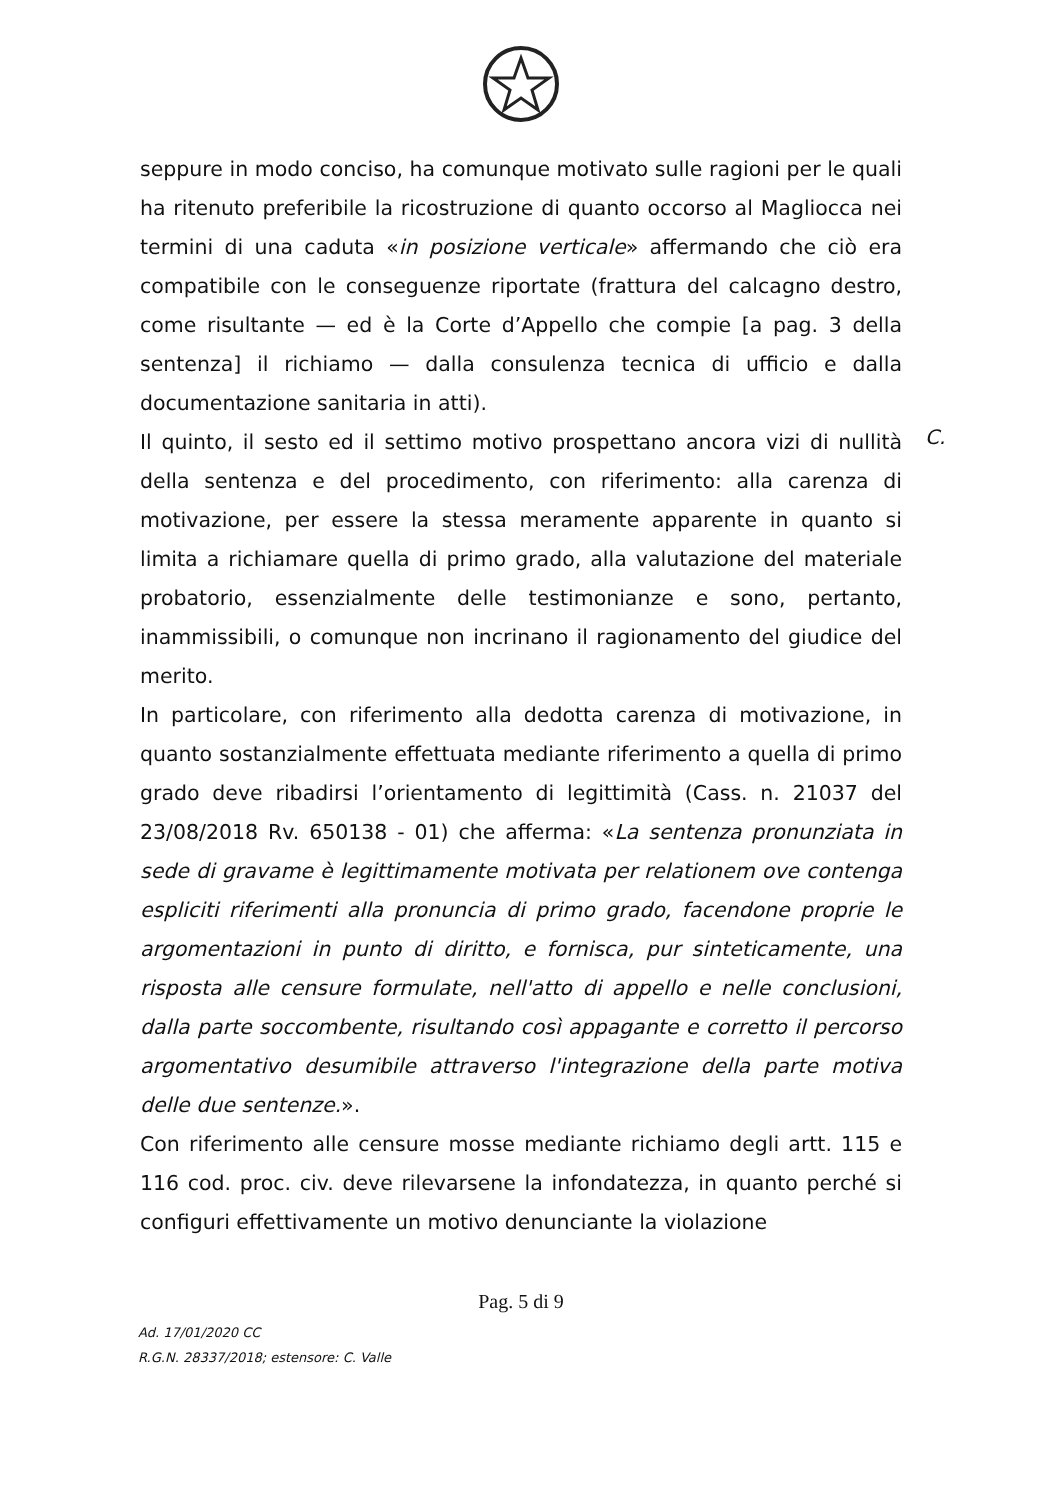seppure in modo conciso, ha comunque motivato sulle ragioni per le quali ha ritenuto preferibile la ricostruzione di quanto occorso al Magliocca nei termini di una caduta «in posizione verticale» affermando che ciò era compatibile con le conseguenze riportate (frattura del calcagno destro, come risultante — ed è la Corte d’Appello che compie [a pag. 3 della sentenza] il richiamo — dalla consulenza tecnica di ufficio e dalla documentazione sanitaria in atti).
Il quinto, il sesto ed il settimo motivo prospettano ancora vizi di nullità della sentenza e del procedimento, con riferimento: alla carenza di motivazione, per essere la stessa meramente apparente in quanto si limita a richiamare quella di primo grado, alla valutazione del materiale probatorio, essenzialmente delle testimonianze e sono, pertanto, inammissibili, o comunque non incrinano il ragionamento del giudice del merito.
In particolare, con riferimento alla dedotta carenza di motivazione, in quanto sostanzialmente effettuata mediante riferimento a quella di primo grado deve ribadirsi l’orientamento di legittimità (Cass. n. 21037 del 23/08/2018 Rv. 650138 - 01) che afferma: «La sentenza pronunziata in sede di gravame è legittimamente motivata per relationem ove contenga espliciti riferimenti alla pronuncia di primo grado, facendone proprie le argomentazioni in punto di diritto, e fornisca, pur sinteticamente, una risposta alle censure formulate, nell'atto di appello e nelle conclusioni, dalla parte soccombente, risultando così appagante e corretto il percorso argomentativo desumibile attraverso l'integrazione della parte motiva delle due sentenze.».
Con riferimento alle censure mosse mediante richiamo degli artt. 115 e 116 cod. proc. civ. deve rilevarsene la infondatezza, in quanto perché si configuri effettivamente un motivo denunciante la violazione
C.
Pag. 5 di 9
Ad. 17/01/2020 CC
R.G.N. 28337/2018; estensore: C. Valle